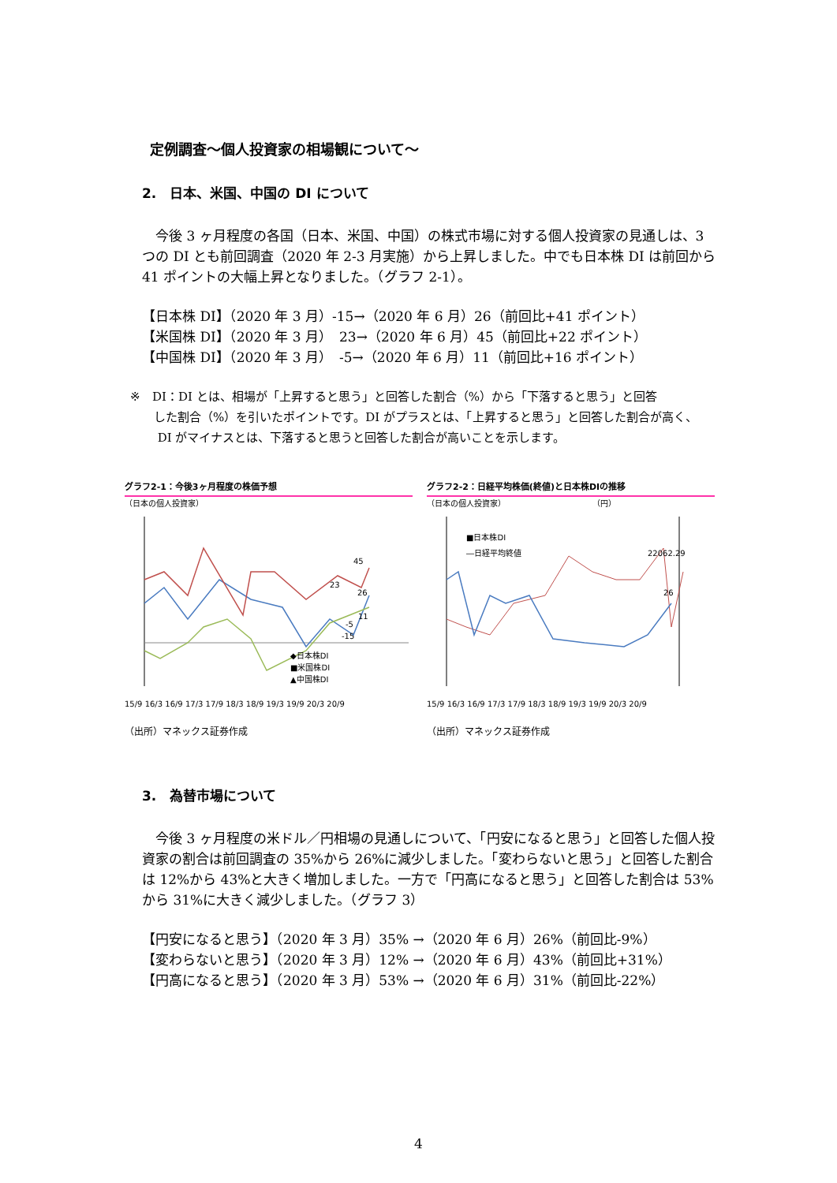定例調査～個人投資家の相場観について～
2.　日本、米国、中国の DI について
　今後 3 ヶ月程度の各国（日本、米国、中国）の株式市場に対する個人投資家の見通しは、3 つの DI とも前回調査（2020 年 2-3 月実施）から上昇しました。中でも日本株 DI は前回から 41 ポイントの大幅上昇となりました。（グラフ 2-1）。
【日本株 DI】（2020 年 3 月）-15→（2020 年 6 月）26（前回比+41 ポイント）
【米国株 DI】（2020 年 3 月）　23→（2020 年 6 月）45（前回比+22 ポイント）
【中国株 DI】（2020 年 3 月）　-5→（2020 年 6 月）11（前回比+16 ポイント）
※　DI：DI とは、相場が「上昇すると思う」と回答した割合（%）から「下落すると思う」と回答
　　した割合（%）を引いたポイントです。DI がプラスとは、「上昇すると思う」と回答した割合が高く、
　　 DI がマイナスとは、下落すると思うと回答した割合が高いことを示します。
グラフ2-1：今後3ヶ月程度の株価予想
（日本の個人投資家）
◆日本株DI
■米国株DI
▲中国株DI
45
26
11
-5
-15
23
15/9 16/3 16/9 17/3 17/9 18/3 18/9 19/3 19/9 20/3 20/9
（出所）マネックス証券作成
グラフ2-2：日経平均株価(終値)と日本株DIの推移
（日本の個人投資家）　　　　　　　　　　　　（円）
■日本株DI
―日経平均終値
22062.29
26
15/9 16/3 16/9 17/3 17/9 18/3 18/9 19/3 19/9 20/3 20/9
（出所）マネックス証券作成
3.　為替市場について
　今後 3 ヶ月程度の米ドル／円相場の見通しについて、「円安になると思う」と回答した個人投資家の割合は前回調査の 35%から 26%に減少しました。「変わらないと思う」と回答した割合は 12%から 43%と大きく増加しました。一方で「円高になると思う」と回答した割合は 53%から 31%に大きく減少しました。（グラフ 3）
【円安になると思う】（2020 年 3 月）35% →（2020 年 6 月）26%（前回比-9%）
【変わらないと思う】（2020 年 3 月）12% →（2020 年 6 月）43%（前回比+31%）
【円高になると思う】（2020 年 3 月）53% →（2020 年 6 月）31%（前回比-22%）
4